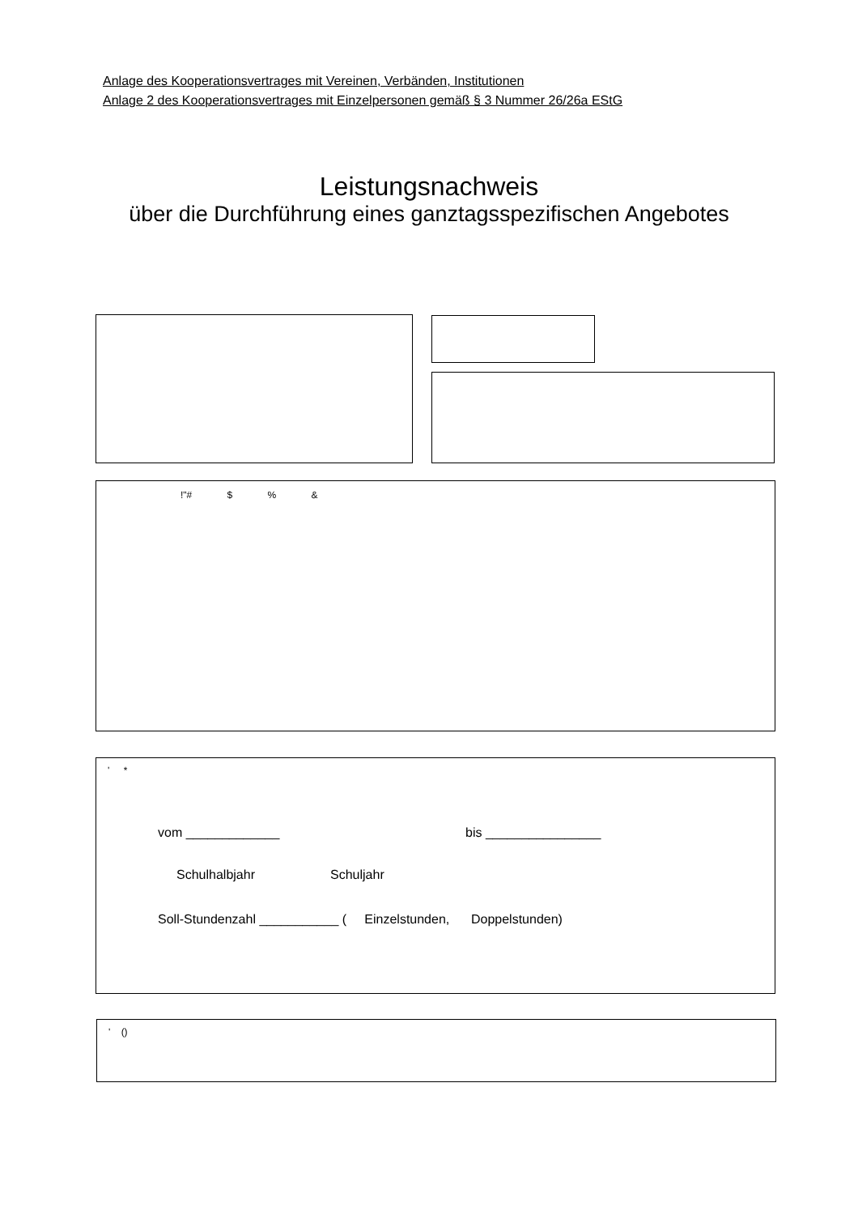Anlage des Kooperationsvertrages mit Vereinen, Verbänden, Institutionen
Anlage 2 des Kooperationsvertrages mit Einzelpersonen gemäß § 3 Nummer 26/26a EStG
Leistungsnachweis
über die Durchführung eines ganztagsspezifischen Angebotes
!"# $ % &
' *
vom _____________ bis ________________
Schulhalbjahr Schuljahr
Soll-Stundenzahl ___________ ( Einzelstunden, Doppelstunden)
' ()